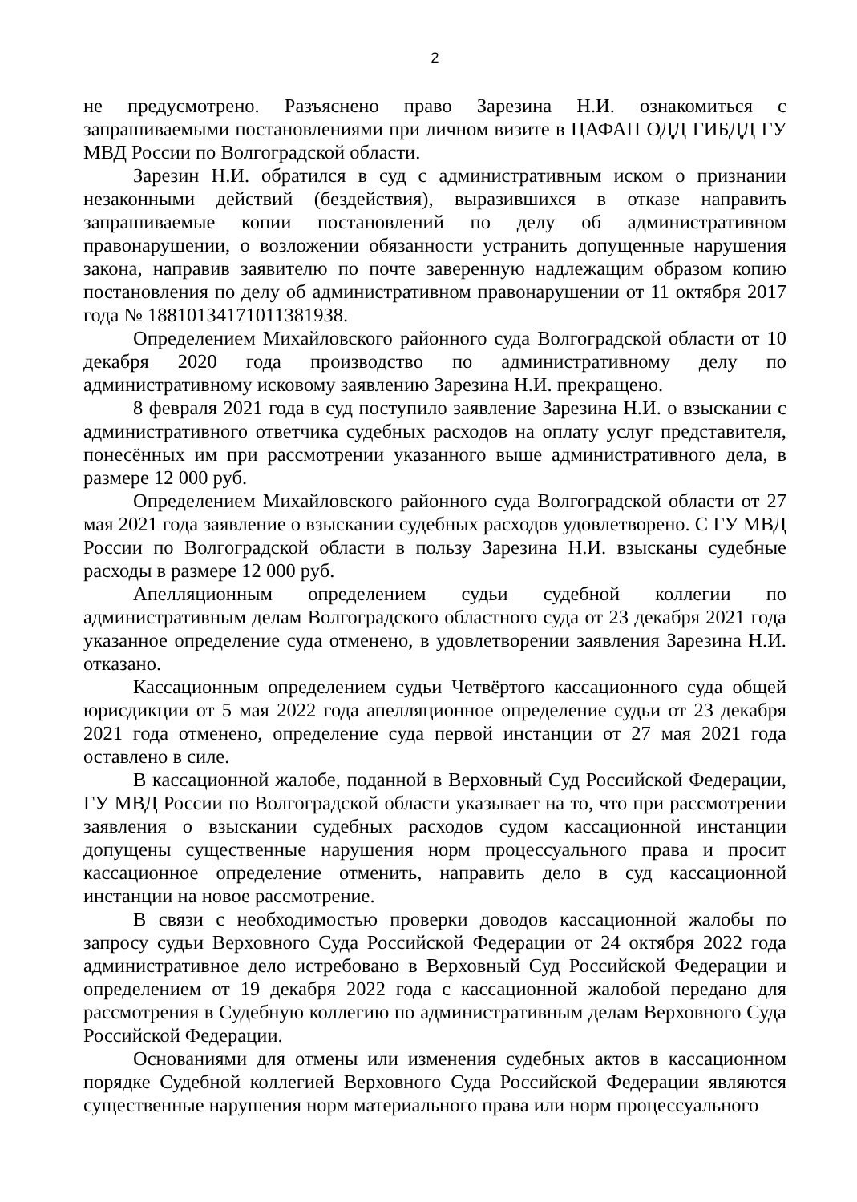2
не предусмотрено. Разъяснено право Зарезина Н.И. ознакомиться с запрашиваемыми постановлениями при личном визите в ЦАФАП ОДД ГИБДД ГУ МВД России по Волгоградской области.
Зарезин Н.И. обратился в суд с административным иском о признании незаконными действий (бездействия), выразившихся в отказе направить запрашиваемые копии постановлений по делу об административном правонарушении, о возложении обязанности устранить допущенные нарушения закона, направив заявителю по почте заверенную надлежащим образом копию постановления по делу об административном правонарушении от 11 октября 2017 года № 18810134171011381938.
Определением Михайловского районного суда Волгоградской области от 10 декабря 2020 года производство по административному делу по административному исковому заявлению Зарезина Н.И. прекращено.
8 февраля 2021 года в суд поступило заявление Зарезина Н.И. о взыскании с административного ответчика судебных расходов на оплату услуг представителя, понесённых им при рассмотрении указанного выше административного дела, в размере 12 000 руб.
Определением Михайловского районного суда Волгоградской области от 27 мая 2021 года заявление о взыскании судебных расходов удовлетворено. С ГУ МВД России по Волгоградской области в пользу Зарезина Н.И. взысканы судебные расходы в размере 12 000 руб.
Апелляционным определением судьи судебной коллегии по административным делам Волгоградского областного суда от 23 декабря 2021 года указанное определение суда отменено, в удовлетворении заявления Зарезина Н.И. отказано.
Кассационным определением судьи Четвёртого кассационного суда общей юрисдикции от 5 мая 2022 года апелляционное определение судьи от 23 декабря 2021 года отменено, определение суда первой инстанции от 27 мая 2021 года оставлено в силе.
В кассационной жалобе, поданной в Верховный Суд Российской Федерации, ГУ МВД России по Волгоградской области указывает на то, что при рассмотрении заявления о взыскании судебных расходов судом кассационной инстанции допущены существенные нарушения норм процессуального права и просит кассационное определение отменить, направить дело в суд кассационной инстанции на новое рассмотрение.
В связи с необходимостью проверки доводов кассационной жалобы по запросу судьи Верховного Суда Российской Федерации от 24 октября 2022 года административное дело истребовано в Верховный Суд Российской Федерации и определением от 19 декабря 2022 года с кассационной жалобой передано для рассмотрения в Судебную коллегию по административным делам Верховного Суда Российской Федерации.
Основаниями для отмены или изменения судебных актов в кассационном порядке Судебной коллегией Верховного Суда Российской Федерации являются существенные нарушения норм материального права или норм процессуального